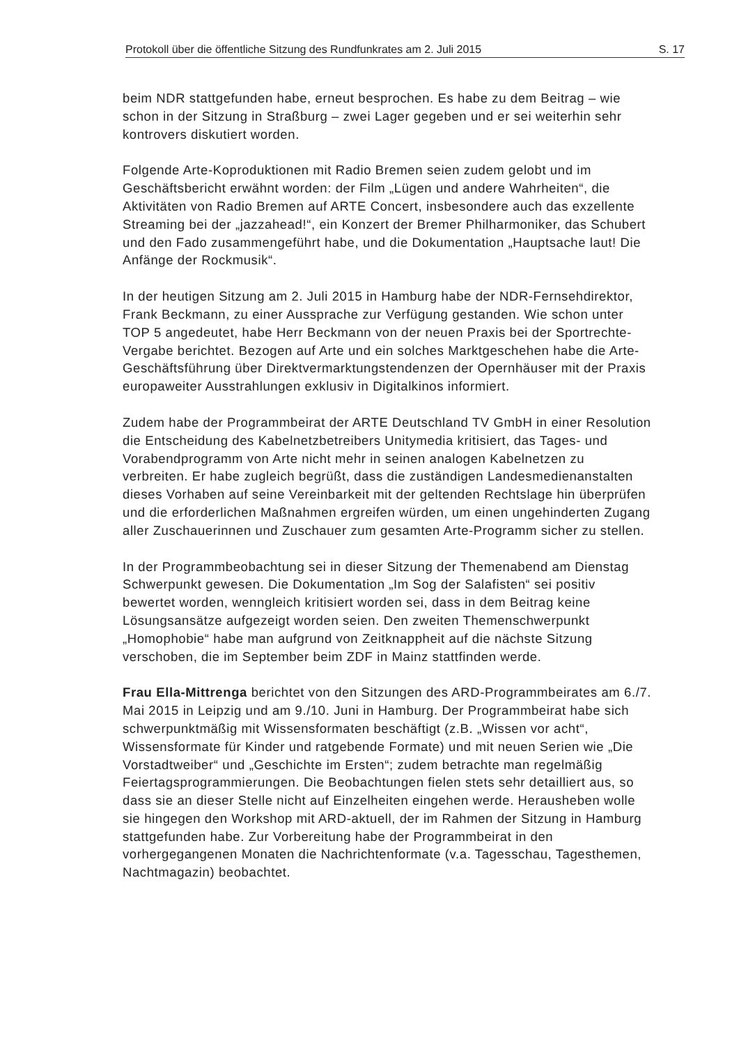Protokoll über die öffentliche Sitzung des Rundfunkrates am 2. Juli 2015 S. 17
beim NDR stattgefunden habe, erneut besprochen. Es habe zu dem Beitrag – wie schon in der Sitzung in Straßburg – zwei Lager gegeben und er sei weiterhin sehr kontrovers diskutiert worden.
Folgende Arte-Koproduktionen mit Radio Bremen seien zudem gelobt und im Geschäftsbericht erwähnt worden: der Film „Lügen und andere Wahrheiten“, die Aktivitäten von Radio Bremen auf ARTE Concert, insbesondere auch das exzellente Streaming bei der „jazzahead!“, ein Konzert der Bremer Philharmoniker, das Schubert und den Fado zusammengeführt habe, und die Dokumentation „Hauptsache laut! Die Anfänge der Rockmusik“.
In der heutigen Sitzung am 2. Juli 2015 in Hamburg habe der NDR-Fernsehdirektor, Frank Beckmann, zu einer Aussprache zur Verfügung gestanden. Wie schon unter TOP 5 angedeutet, habe Herr Beckmann von der neuen Praxis bei der Sportrechte-Vergabe berichtet. Bezogen auf Arte und ein solches Marktgeschehen habe die Arte-Geschäftsführung über Direktvermarktungstendenzen der Opernhäuser mit der Praxis europaweiter Ausstrahlungen exklusiv in Digitalkinos informiert.
Zudem habe der Programmbeirat der ARTE Deutschland TV GmbH in einer Resolution die Entscheidung des Kabelnetzbetreibers Unitymedia kritisiert, das Tages- und Vorabendprogramm von Arte nicht mehr in seinen analogen Kabelnetzen zu verbreiten. Er habe zugleich begrüßt, dass die zuständigen Landesmedienanstalten dieses Vorhaben auf seine Vereinbarkeit mit der geltenden Rechtslage hin überprüfen und die erforderlichen Maßnahmen ergreifen würden, um einen ungehinderten Zugang aller Zuschauerinnen und Zuschauer zum gesamten Arte-Programm sicher zu stellen.
In der Programmbeobachtung sei in dieser Sitzung der Themenabend am Dienstag Schwerpunkt gewesen. Die Dokumentation „Im Sog der Salafisten“ sei positiv bewertet worden, wenngleich kritisiert worden sei, dass in dem Beitrag keine Lösungsansätze aufgezeigt worden seien. Den zweiten Themenschwerpunkt „Homophobie“ habe man aufgrund von Zeitknappheit auf die nächste Sitzung verschoben, die im September beim ZDF in Mainz stattfinden werde.
Frau Ella-Mittrenga berichtet von den Sitzungen des ARD-Programmbeirates am 6./7. Mai 2015 in Leipzig und am 9./10. Juni in Hamburg. Der Programmbeirat habe sich schwerpunktmäßig mit Wissensformaten beschäftigt (z.B. „Wissen vor acht“, Wissensformate für Kinder und ratgebende Formate) und mit neuen Serien wie „Die Vorstadtweiber“ und „Geschichte im Ersten“; zudem betrachte man regelmäßig Feiertagsprogrammierungen. Die Beobachtungen fielen stets sehr detailliert aus, so dass sie an dieser Stelle nicht auf Einzelheiten eingehen werde. Herausheben wolle sie hingegen den Workshop mit ARD-aktuell, der im Rahmen der Sitzung in Hamburg stattgefunden habe. Zur Vorbereitung habe der Programmbeirat in den vorhergegangenen Monaten die Nachrichtenformate (v.a. Tagesschau, Tagesthemen, Nachtmagazin) beobachtet.